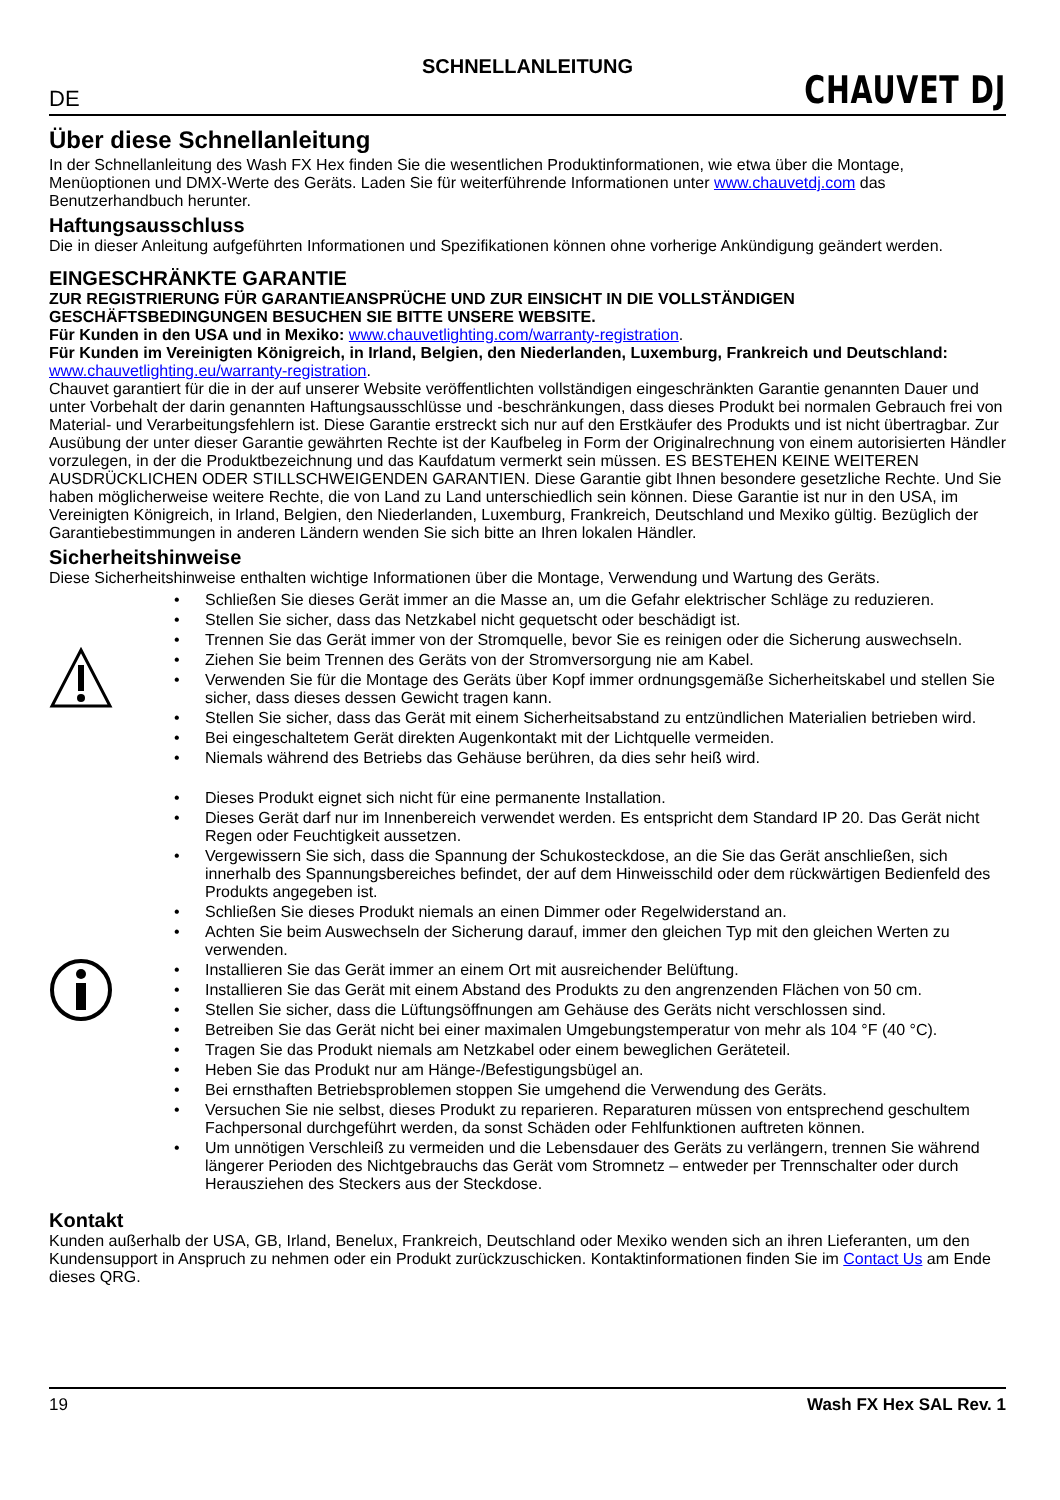SCHNELLANLEITUNG
DE CHAUVET DJ
Über diese Schnellanleitung
In der Schnellanleitung des Wash FX Hex finden Sie die wesentlichen Produktinformationen, wie etwa über die Montage, Menüoptionen und DMX-Werte des Geräts. Laden Sie für weiterführende Informationen unter www.chauvetdj.com das Benutzerhandbuch herunter.
Haftungsausschluss
Die in dieser Anleitung aufgeführten Informationen und Spezifikationen können ohne vorherige Ankündigung geändert werden.
EINGESCHRÄNKTE GARANTIE
ZUR REGISTRIERUNG FÜR GARANTIEANSPRÜCHE UND ZUR EINSICHT IN DIE VOLLSTÄNDIGEN GESCHÄFTSBEDINGUNGEN BESUCHEN SIE BITTE UNSERE WEBSITE.
Für Kunden in den USA und in Mexiko: www.chauvetlighting.com/warranty-registration.
Für Kunden im Vereinigten Königreich, in Irland, Belgien, den Niederlanden, Luxemburg, Frankreich und Deutschland: www.chauvetlighting.eu/warranty-registration.
Chauvet garantiert für die in der auf unserer Website veröffentlichten vollständigen eingeschränkten Garantie genannten Dauer und unter Vorbehalt der darin genannten Haftungsausschlüsse und -beschränkungen, dass dieses Produkt bei normalen Gebrauch frei von Material- und Verarbeitungsfehlern ist. Diese Garantie erstreckt sich nur auf den Erstkäufer des Produkts und ist nicht übertragbar. Zur Ausübung der unter dieser Garantie gewährten Rechte ist der Kaufbeleg in Form der Originalrechnung von einem autorisierten Händler vorzulegen, in der die Produktbezeichnung und das Kaufdatum vermerkt sein müssen. ES BESTEHEN KEINE WEITEREN AUSDRÜCKLICHEN ODER STILLSCHWEIGENDEN GARANTIEN. Diese Garantie gibt Ihnen besondere gesetzliche Rechte. Und Sie haben möglicherweise weitere Rechte, die von Land zu Land unterschiedlich sein können. Diese Garantie ist nur in den USA, im Vereinigten Königreich, in Irland, Belgien, den Niederlanden, Luxemburg, Frankreich, Deutschland und Mexiko gültig. Bezüglich der Garantiebestimmungen in anderen Ländern wenden Sie sich bitte an Ihren lokalen Händler.
Sicherheitshinweise
Diese Sicherheitshinweise enthalten wichtige Informationen über die Montage, Verwendung und Wartung des Geräts.
• Schließen Sie dieses Gerät immer an die Masse an, um die Gefahr elektrischer Schläge zu reduzieren.
• Stellen Sie sicher, dass das Netzkabel nicht gequetscht oder beschädigt ist.
• Trennen Sie das Gerät immer von der Stromquelle, bevor Sie es reinigen oder die Sicherung auswechseln.
• Ziehen Sie beim Trennen des Geräts von der Stromversorgung nie am Kabel.
• Verwenden Sie für die Montage des Geräts über Kopf immer ordnungsgemäße Sicherheitskabel und stellen Sie sicher, dass dieses dessen Gewicht tragen kann.
• Stellen Sie sicher, dass das Gerät mit einem Sicherheitsabstand zu entzündlichen Materialien betrieben wird.
• Bei eingeschaltetem Gerät direkten Augenkontakt mit der Lichtquelle vermeiden.
• Niemals während des Betriebs das Gehäuse berühren, da dies sehr heiß wird.
• Dieses Produkt eignet sich nicht für eine permanente Installation.
• Dieses Gerät darf nur im Innenbereich verwendet werden. Es entspricht dem Standard IP 20. Das Gerät nicht Regen oder Feuchtigkeit aussetzen.
• Vergewissern Sie sich, dass die Spannung der Schukosteckdose, an die Sie das Gerät anschließen, sich innerhalb des Spannungsbereiches befindet, der auf dem Hinweisschild oder dem rückwärtigen Bedienfeld des Produkts angegeben ist.
• Schließen Sie dieses Produkt niemals an einen Dimmer oder Regelwiderstand an.
• Achten Sie beim Auswechseln der Sicherung darauf, immer den gleichen Typ mit den gleichen Werten zu verwenden.
• Installieren Sie das Gerät immer an einem Ort mit ausreichender Belüftung.
• Installieren Sie das Gerät mit einem Abstand des Produkts zu den angrenzenden Flächen von 50 cm.
• Stellen Sie sicher, dass die Lüftungsöffnungen am Gehäuse des Geräts nicht verschlossen sind.
• Betreiben Sie das Gerät nicht bei einer maximalen Umgebungstemperatur von mehr als 104 °F (40 °C).
• Tragen Sie das Produkt niemals am Netzkabel oder einem beweglichen Geräteteil.
• Heben Sie das Produkt nur am Hänge-/Befestigungsbügel an.
• Bei ernsthaften Betriebsproblemen stoppen Sie umgehend die Verwendung des Geräts.
• Versuchen Sie nie selbst, dieses Produkt zu reparieren. Reparaturen müssen von entsprechend geschultem Fachpersonal durchgeführt werden, da sonst Schäden oder Fehlfunktionen auftreten können.
• Um unnötigen Verschleiß zu vermeiden und die Lebensdauer des Geräts zu verlängern, trennen Sie während längerer Perioden des Nichtgebrauchs das Gerät vom Stromnetz – entweder per Trennschalter oder durch Herausziehen des Steckers aus der Steckdose.
Kontakt
Kunden außerhalb der USA, GB, Irland, Benelux, Frankreich, Deutschland oder Mexiko wenden sich an ihren Lieferanten, um den Kundensupport in Anspruch zu nehmen oder ein Produkt zurückzuschicken. Kontaktinformationen finden Sie im Contact Us am Ende dieses QRG.
19 Wash FX Hex SAL Rev. 1